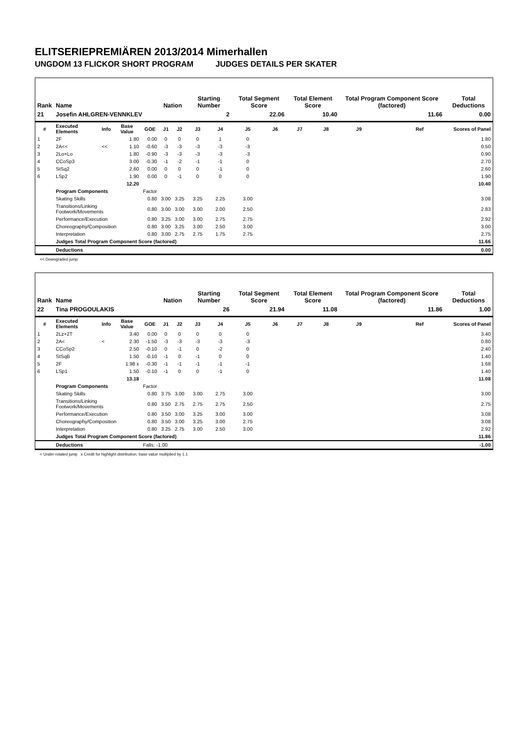ELITSERIEPREMIÄREN 2013/2014 Mimerhallen
UNGDOM 13 FLICKOR SHORT PROGRAM JUDGES DETAILS PER SKATER
| Rank | Name | | | | Nation | | Starting Number | | Total Segment Score | | Total Element Score | | Total Program Component Score (factored) | | | Total Deductions |
| --- | --- | --- | --- | --- | --- | --- | --- | --- | --- | --- | --- | --- | --- | --- | --- | --- |
| 21 | Josefin AHLGREN-VENNKLEV | | | | | | 2 | | 22.06 | | 10.40 | | 11.66 | | | 0.00 |
| # | Executed Elements | Info | Base Value | GOE | J1 | J2 | J3 | J4 | J5 | J6 | J7 | J8 | J9 | | Ref | Scores of Panel |
| 1 | 2F | | 1.80 | 0.00 | 0 | 0 | 0 | 1 | 0 | | | | | | | 1.80 |
| 2 | 2A<< | << | 1.10 | -0.60 | -3 | -3 | -3 | -3 | -3 | | | | | | | 0.50 |
| 3 | 2Lo+Lo | | 1.80 | -0.90 | -3 | -3 | -3 | -3 | -3 | | | | | | | 0.90 |
| 4 | CCoSp3 | | 3.00 | -0.30 | -1 | -2 | -1 | -1 | 0 | | | | | | | 2.70 |
| 5 | StSq2 | | 2.60 | 0.00 | 0 | 0 | 0 | -1 | 0 | | | | | | | 2.60 |
| 6 | LSp2 | | 1.90 | 0.00 | 0 | -1 | 0 | 0 | 0 | | | | | | | 1.90 |
| | | | 12.20 | | | | | | | | | | | | | 10.40 |
| | Program Components | | | Factor | | | | | | | | | | | | |
| | Skating Skills | | | 0.80 | 3.00 | 3.25 | 3.25 | 2.25 | 3.00 | | | | | | | 3.08 |
| | Transitions/Linking Footwork/Movements | | | 0.80 | 3.00 | 3.00 | 3.00 | 2.00 | 2.50 | | | | | | | 2.83 |
| | Performance/Execution | | | 0.80 | 3.25 | 3.00 | 3.00 | 2.75 | 2.75 | | | | | | | 2.92 |
| | Choreography/Composition | | | 0.80 | 3.00 | 3.25 | 3.00 | 2.50 | 3.00 | | | | | | | 3.00 |
| | Interpretation | | | 0.80 | 3.00 | 2.75 | 2.75 | 1.75 | 2.75 | | | | | | | 2.75 |
| | Judges Total Program Component Score (factored) | | | | | | | | | | | | | | | 11.66 |
| | Deductions | | | | | | | | | | | | | | | 0.00 |
<< Downgraded jump
| Rank | Name | | | | Nation | | Starting Number | | Total Segment Score | | Total Element Score | | Total Program Component Score (factored) | | | Total Deductions |
| --- | --- | --- | --- | --- | --- | --- | --- | --- | --- | --- | --- | --- | --- | --- | --- | --- |
| 22 | Tina PROGOULAKIS | | | | | | 26 | | 21.94 | | 11.08 | | 11.86 | | | 1.00 |
| # | Executed Elements | Info | Base Value | GOE | J1 | J2 | J3 | J4 | J5 | J6 | J7 | J8 | J9 | | Ref | Scores of Panel |
| 1 | 2Lz+2T | | 3.40 | 0.00 | 0 | 0 | 0 | 0 | 0 | | | | | | | 3.40 |
| 2 | 2A< | < | 2.30 | -1.50 | -3 | -3 | -3 | -3 | -3 | | | | | | | 0.80 |
| 3 | CCoSp2 | | 2.50 | -0.10 | 0 | -1 | 0 | -2 | 0 | | | | | | | 2.40 |
| 4 | StSqB | | 1.50 | -0.10 | -1 | 0 | -1 | 0 | 0 | | | | | | | 1.40 |
| 5 | 2F | | 1.98 x | -0.30 | -1 | -1 | -1 | -1 | -1 | | | | | | | 1.68 |
| 6 | LSp1 | | 1.50 | -0.10 | -1 | 0 | 0 | -1 | 0 | | | | | | | 1.40 |
| | | | 13.18 | | | | | | | | | | | | | 11.08 |
| | Program Components | | | Factor | | | | | | | | | | | | |
| | Skating Skills | | | 0.80 | 3.75 | 3.00 | 3.00 | 2.75 | 3.00 | | | | | | | 3.00 |
| | Transitions/Linking Footwork/Movements | | | 0.80 | 3.50 | 2.75 | 2.75 | 2.75 | 2.50 | | | | | | | 2.75 |
| | Performance/Execution | | | 0.80 | 3.50 | 3.00 | 3.25 | 3.00 | 3.00 | | | | | | | 3.08 |
| | Choreography/Composition | | | 0.80 | 3.50 | 3.00 | 3.25 | 3.00 | 2.75 | | | | | | | 3.08 |
| | Interpretation | | | 0.80 | 3.25 | 2.75 | 3.00 | 2.50 | 3.00 | | | | | | | 2.92 |
| | Judges Total Program Component Score (factored) | | | | | | | | | | | | | | | 11.86 |
| | Deductions | | | Falls: -1.00 | | | | | | | | | | | | -1.00 |
< Under-rotated jump x Credit for highlight distribution, base value multiplied by 1.1